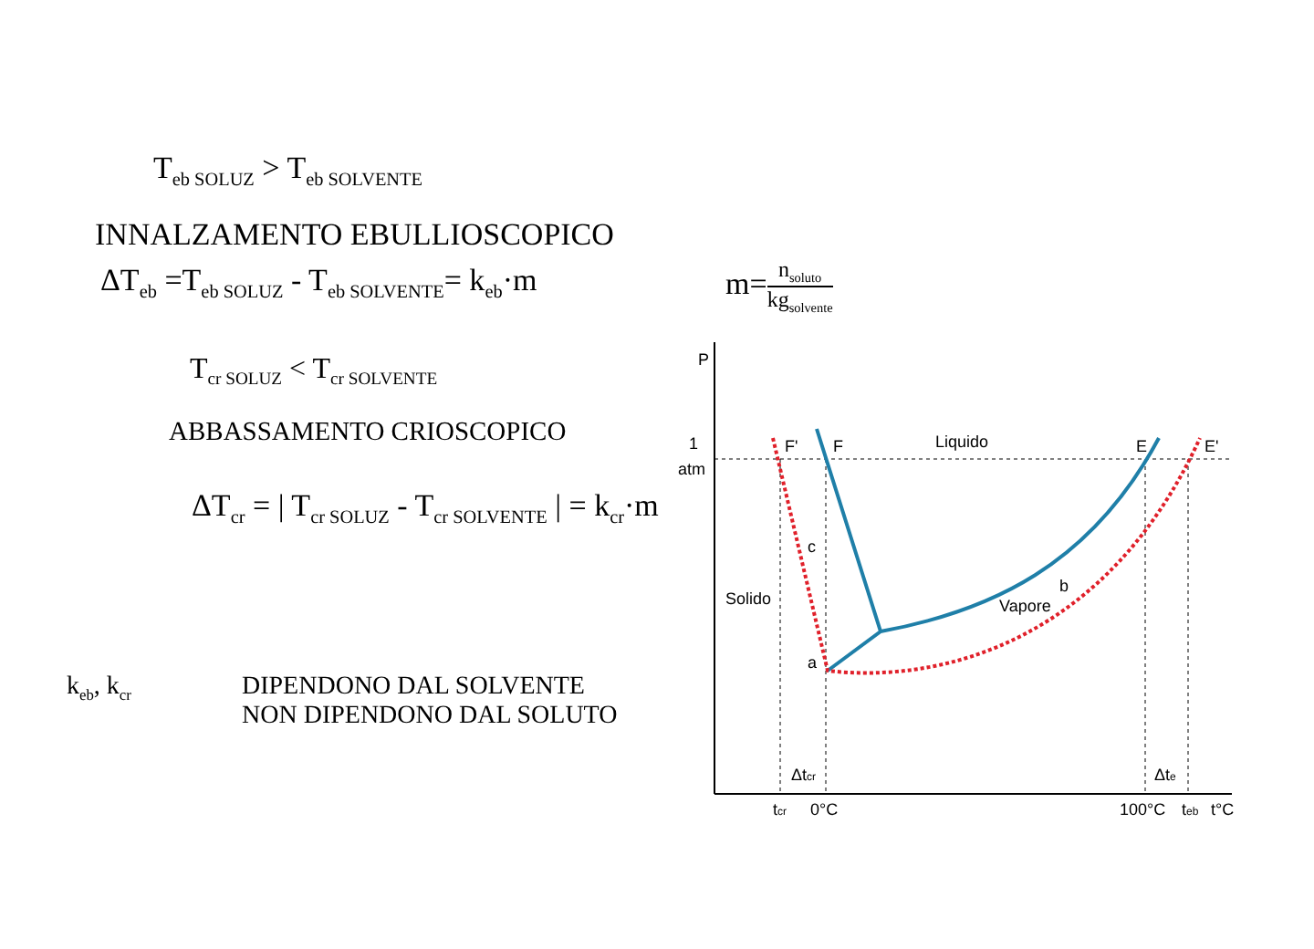T<sub>eb SOLUZ</sub> > T<sub>eb SOLVENTE</sub>
INNALZAMENTO EBULLIOSCOPICO
ΔT<sub>eb</sub> =T<sub>eb SOLUZ</sub> - T<sub>eb SOLVENTE</sub>= k<sub>eb</sub>·m m=n<sub>soluto</sub> kg<sub>solvente</sub>
T<sub>cr SOLUZ</sub> < T<sub>cr SOLVENTE</sub>
ABBASSAMENTO CRIOSCOPICO
ΔT<sub>cr</sub> = | T<sub>cr SOLUZ</sub> - T<sub>cr SOLVENTE</sub> | = k<sub>cr</sub>·m
k<sub>eb</sub>, k<sub>cr</sub>
DIPENDONO DAL SOLVENTE
NON DIPENDONO DAL SOLUTO
P
1
atm
F'
F
Liquido
E
E'
c
Solido
Vapore
b
a
Δtcr
Δte
tcr
0°C
100°C
teb
t°C